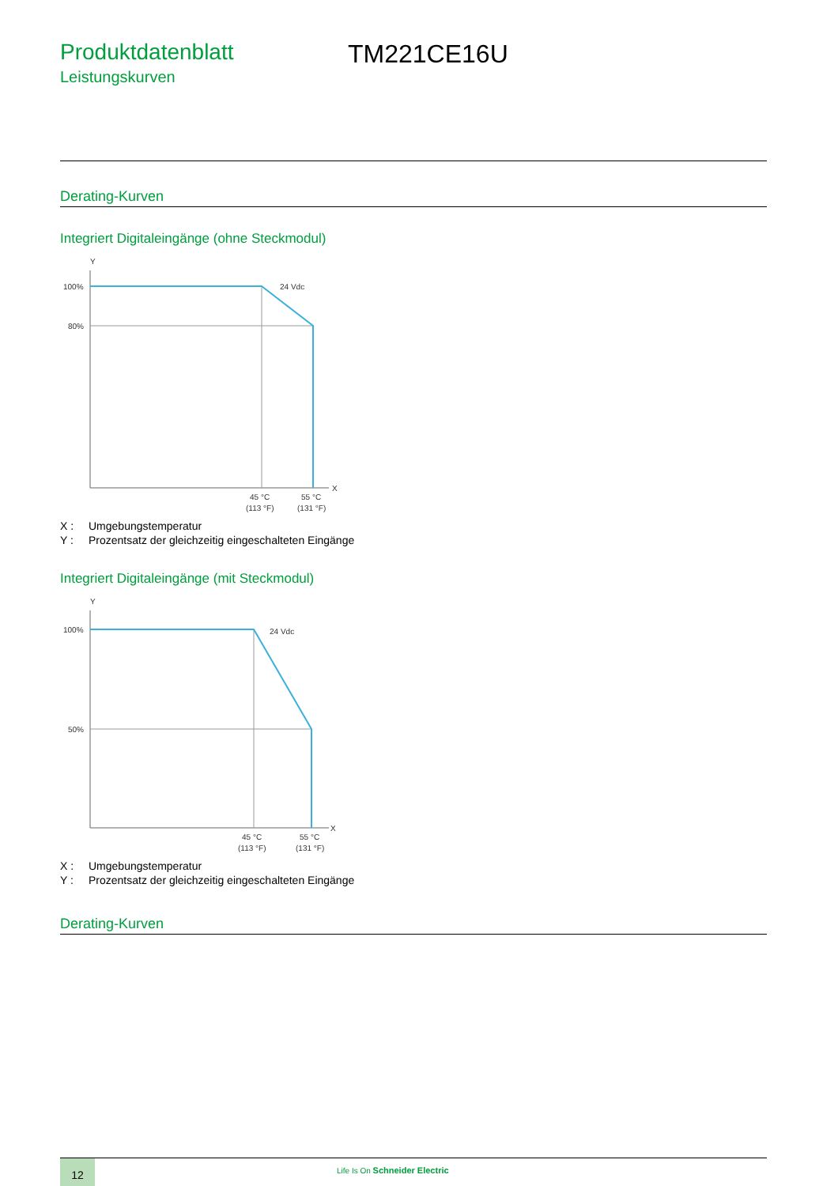Produktdatenblatt
Leistungskurven
TM221CE16U
Derating-Kurven
Integriert Digitaleingänge (ohne Steckmodul)
Y
100%
80%
24 Vdc
X
45 °C
(113 °F)
55 °C
(131 °F)
X : Umgebungstemperatur
Y : Prozentsatz der gleichzeitig eingeschalteten Eingänge
Integriert Digitaleingänge (mit Steckmodul)
Y
100%
50%
24 Vdc
X
45 °C
(113 °F)
55 °C
(131 °F)
X : Umgebungstemperatur
Y : Prozentsatz der gleichzeitig eingeschalteten Eingänge
Derating-Kurven
12 Life Is On Schneider Electric